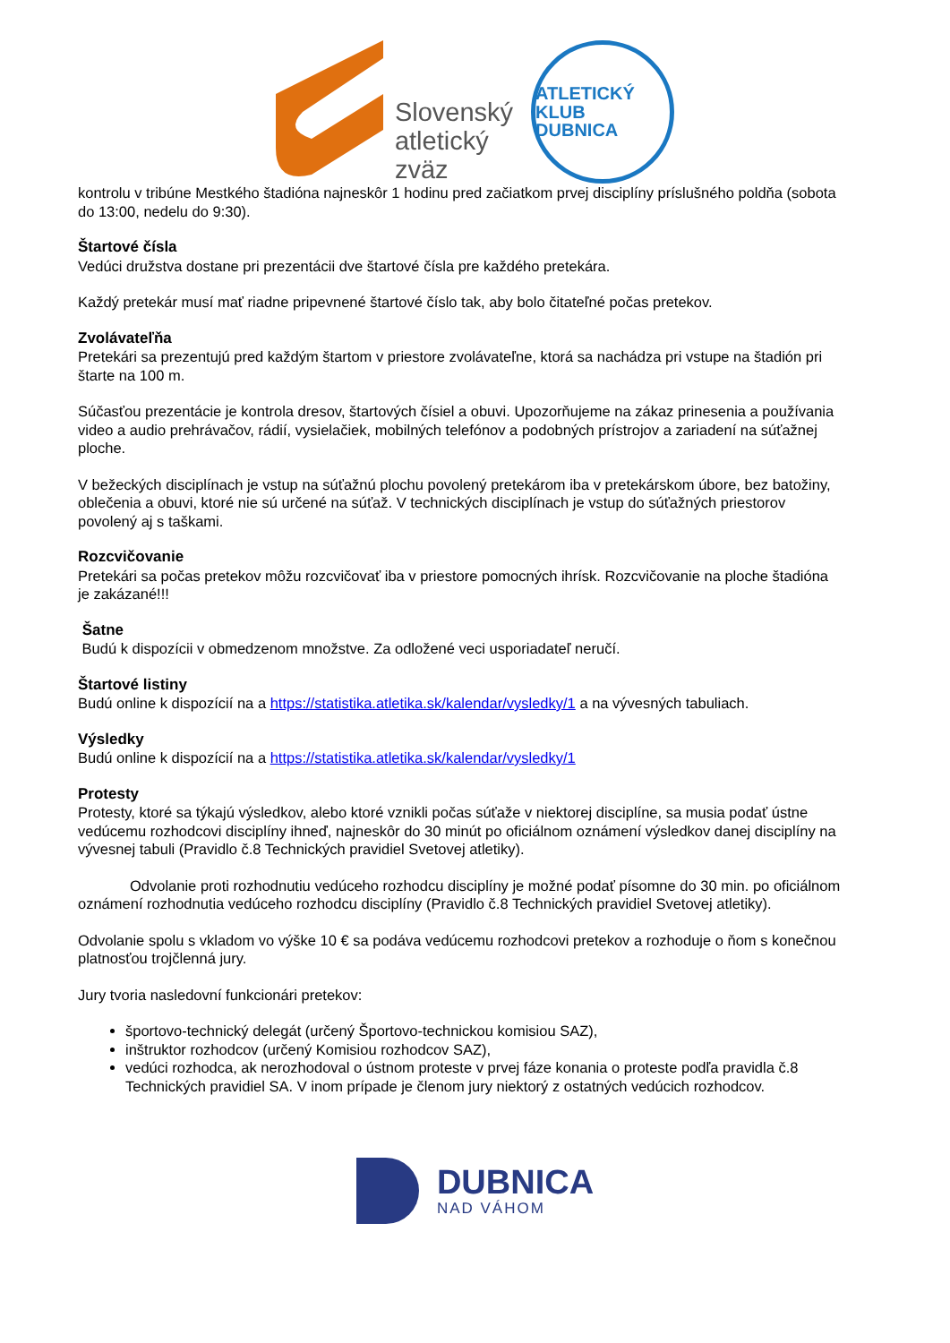Slovenský
atletický
zväz
ATLETICKÝ KLUB
DUBNICA
kontrolu v tribúne Mestkého štadióna najneskôr 1 hodinu pred začiatkom prvej disciplíny príslušného poldňa (sobota do 13:00, nedelu do 9:30).
Štartové čísla
Vedúci družstva dostane pri prezentácii dve štartové čísla pre každého pretekára.
Každý pretekár musí mať riadne pripevnené štartové číslo tak, aby bolo čitateľné počas pretekov.
Zvolávateľňa
Pretekári sa prezentujú pred každým štartom v priestore zvolávateľne, ktorá sa nachádza pri vstupe na štadión pri štarte na 100 m.
Súčasťou prezentácie je kontrola dresov, štartových čísiel a obuvi. Upozorňujeme na zákaz prinesenia a používania video a audio prehrávačov, rádií, vysielačiek, mobilných telefónov a podobných prístrojov a zariadení na súťažnej ploche.
V bežeckých disciplínach je vstup na súťažnú plochu povolený pretekárom iba v pretekárskom úbore, bez batožiny, oblečenia a obuvi, ktoré nie sú určené na súťaž. V technických disciplínach je vstup do súťažných priestorov povolený aj s taškami.
Rozcvičovanie
Pretekári sa počas pretekov môžu rozcvičovať iba v priestore pomocných ihrísk. Rozcvičovanie na ploche štadióna je zakázané!!!
Šatne
Budú k dispozícii v obmedzenom množstve. Za odložené veci usporiadateľ neručí.
Štartové listiny
Budú online k dispozícií na a https://statistika.atletika.sk/kalendar/vysledky/1 a na vývesných tabuliach.
Výsledky
Budú online k dispozícií na a https://statistika.atletika.sk/kalendar/vysledky/1
Protesty
Protesty, ktoré sa týkajú výsledkov, alebo ktoré vznikli počas súťaže v niektorej disciplíne, sa musia podať ústne vedúcemu rozhodcovi disciplíny ihneď, najneskôr do 30 minút po oficiálnom oznámení výsledkov danej disciplíny na vývesnej tabuli (Pravidlo č.8 Technických pravidiel Svetovej atletiky).
Odvolanie proti rozhodnutiu vedúceho rozhodcu disciplíny je možné podať písomne do 30 min. po oficiálnom oznámení rozhodnutia vedúceho rozhodcu disciplíny (Pravidlo č.8 Technických pravidiel Svetovej atletiky).
Odvolanie spolu s vkladom vo výške 10 € sa podáva vedúcemu rozhodcovi pretekov a rozhoduje o ňom s konečnou platnosťou trojčlenná jury.
Jury tvoria nasledovní funkcionári pretekov:
športovo-technický delegát (určený Športovo-technickou komisiou SAZ),
inštruktor rozhodcov (určený Komisiou rozhodcov SAZ),
vedúci rozhodca, ak nerozhodoval o ústnom proteste v prvej fáze konania o proteste podľa pravidla č.8 Technických pravidiel SA. V inom prípade je členom jury niektorý z ostatných vedúcich rozhodcov.
DUBNICA
NAD VÁHOM